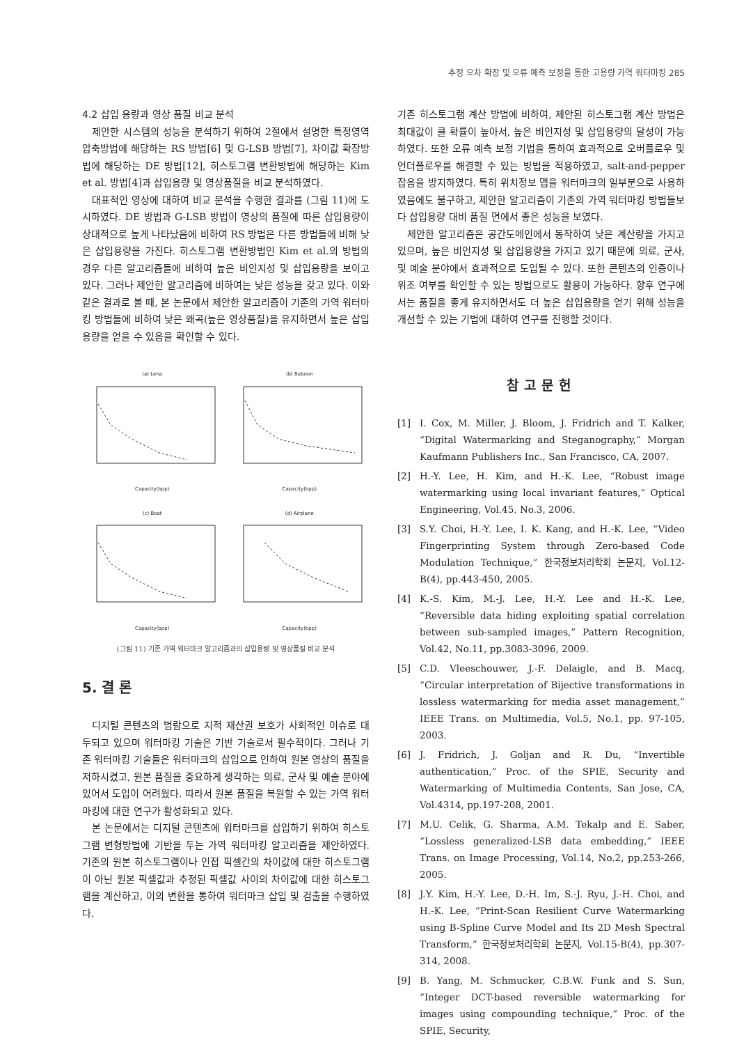추정 오차 확장 및 오류 예측 보정을 통한 고용량 가역 워터마킹 285
4.2 삽입 용량과 영상 품질 비교 분석
제안한 시스템의 성능을 분석하기 위하여 2절에서 설명한 특정영역 압축방법에 해당하는 RS 방법[6] 및 G-LSB 방법[7], 차이값 확장방법에 해당하는 DE 방법[12], 히스토그램 변환방법에 해당하는 Kim et al. 방법[4]과 삽입용량 및 영상품질을 비교 분석하였다.
대표적인 영상에 대하여 비교 분석을 수행한 결과를 (그림 11)에 도시하였다. DE 방법과 G-LSB 방법이 영상의 품질에 따른 삽입용량이 상대적으로 높게 나타났음에 비하여 RS 방법은 다른 방법들에 비해 낮은 삽입용량을 가진다. 히스토그램 변환방법인 Kim et al.의 방법의 경우 다른 알고리즘들에 비하여 높은 비인지성 및 삽입용량을 보이고 있다. 그러나 제안한 알고리즘에 비하여는 낮은 성능을 갖고 있다. 이와 같은 결과로 볼 때, 본 논문에서 제안한 알고리즘이 기존의 가역 워터마킹 방법들에 비하여 낮은 왜곡(높은 영상품질)을 유지하면서 높은 삽입용량을 얻을 수 있음을 확인할 수 있다.
(a) LenaCapacity(bpp)
(b) BaboonCapacity(bpp)
(c) BoatCapacity(bpp)
(d) AirplaneCapacity(bpp)
(그림 11) 기존 가역 워터마크 알고리즘과의 삽입용량 및 영상품질 비교 분석
5. 결 론
디지털 콘텐츠의 범람으로 지적 재산권 보호가 사회적인 이슈로 대두되고 있으며 워터마킹 기술은 기반 기술로서 필수적이다. 그러나 기존 워터마킹 기술들은 워터마크의 삽입으로 인하여 원본 영상의 품질을 저하시켰고, 원본 품질을 중요하게 생각하는 의료, 군사 및 예술 분야에 있어서 도입이 어려웠다. 따라서 원본 품질을 복원할 수 있는 가역 워터마킹에 대한 연구가 활성화되고 있다.
본 논문에서는 디지털 콘텐츠에 워터마크를 삽입하기 위하여 히스토그램 변형방법에 기반을 두는 가역 워터마킹 알고리즘을 제안하였다. 기존의 원본 히스토그램이나 인접 픽셀간의 차이값에 대한 히스토그램이 아닌 원본 픽셀값과 추정된 픽셀값 사이의 차이값에 대한 히스토그램을 계산하고, 이의 변환을 통하여 워터마크 삽입 및 검출을 수행하였다.
기존 히스토그램 계산 방법에 비하여, 제안된 히스토그램 계산 방법은 최대값이 클 확률이 높아서, 높은 비인지성 및 삽입용량의 달성이 가능하였다. 또한 오류 예측 보정 기법을 통하여 효과적으로 오버플로우 및 언더플로우를 해결할 수 있는 방법을 적용하였고, salt-and-pepper 잡음을 방지하였다. 특히 위치정보 맵을 워터마크의 일부분으로 사용하였음에도 불구하고, 제안한 알고리즘이 기존의 가역 워터마킹 방법들보다 삽입용량 대비 품질 면에서 좋은 성능을 보였다.
제안한 알고리즘은 공간도메인에서 동작하여 낮은 계산량을 가지고 있으며, 높은 비인지성 및 삽입용량을 가지고 있기 때문에 의료, 군사, 및 예술 분야에서 효과적으로 도입될 수 있다. 또한 콘텐츠의 인증이나 위조 여부를 확인할 수 있는 방법으로도 활용이 가능하다. 향후 연구에서는 품질을 좋게 유지하면서도 더 높은 삽입용량을 얻기 위해 성능을 개선할 수 있는 기법에 대하여 연구를 진행할 것이다.
참고문헌
[1] I. Cox, M. Miller, J. Bloom, J. Fridrich and T. Kalker, “Digital Watermarking and Steganography,” Morgan Kaufmann Publishers Inc., San Francisco, CA, 2007.
[2] H.-Y. Lee, H. Kim, and H.-K. Lee, “Robust image watermarking using local invariant features,” Optical Engineering, Vol.45. No.3, 2006.
[3] S.Y. Choi, H.-Y. Lee, I. K. Kang, and H.-K. Lee, “Video Fingerprinting System through Zero-based Code Modulation Technique,” 한국정보처리학회 논문지, Vol.12-B(4), pp.443-450, 2005.
[4] K.-S. Kim, M.-J. Lee, H.-Y. Lee and H.-K. Lee, “Reversible data hiding exploiting spatial correlation between sub-sampled images,” Pattern Recognition, Vol.42, No.11, pp.3083-3096, 2009.
[5] C.D. Vleeschouwer, J.-F. Delaigle, and B. Macq, “Circular interpretation of Bijective transformations in lossless watermarking for media asset management,” IEEE Trans. on Multimedia, Vol.5, No.1, pp. 97-105, 2003.
[6] J. Fridrich, J. Goljan and R. Du, “Invertible authentication,” Proc. of the SPIE, Security and Watermarking of Multimedia Contents, San Jose, CA, Vol.4314, pp.197-208, 2001.
[7] M.U. Celik, G. Sharma, A.M. Tekalp and E. Saber, “Lossless generalized-LSB data embedding,” IEEE Trans. on Image Processing, Vol.14, No.2, pp.253-266, 2005.
[8] J.Y. Kim, H.-Y. Lee, D.-H. Im, S.-J. Ryu, J.-H. Choi, and H.-K. Lee, “Print-Scan Resilient Curve Watermarking using B-Spline Curve Model and Its 2D Mesh Spectral Transform,” 한국정보처리학회 논문지, Vol.15-B(4), pp.307-314, 2008.
[9] B. Yang, M. Schmucker, C.B.W. Funk and S. Sun, “Integer DCT-based reversible watermarking for images using compounding technique,” Proc. of the SPIE, Security,